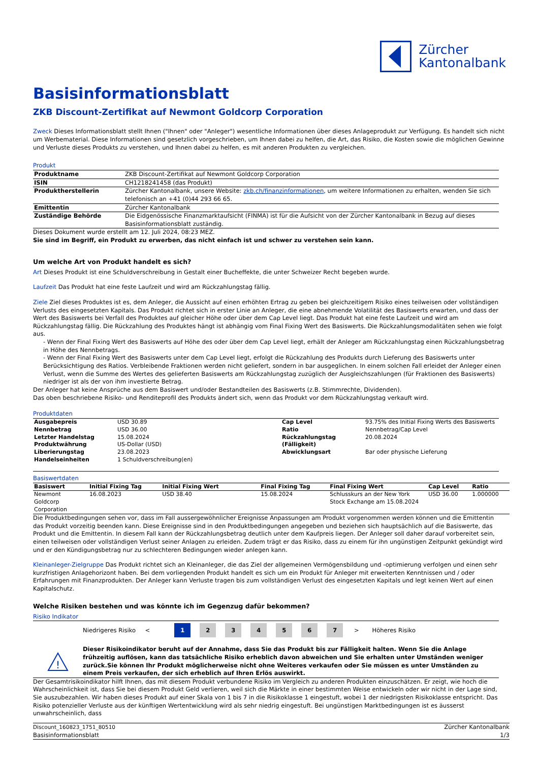Zürcher
Kantonalbank
Basisinformationsblatt
ZKB Discount-Zertifikat auf Newmont Goldcorp Corporation
Zweck Dieses Informationsblatt stellt Ihnen ("Ihnen" oder "Anleger") wesentliche Informationen über dieses Anlageprodukt zur Verfügung. Es handelt sich nicht um Werbematerial. Diese Informationen sind gesetzlich vorgeschrieben, um Ihnen dabei zu helfen, die Art, das Risiko, die Kosten sowie die möglichen Gewinne und Verluste dieses Produkts zu verstehen, und Ihnen dabei zu helfen, es mit anderen Produkten zu vergleichen.
Produkt
| Produktname | ZKB Discount-Zertifikat auf Newmont Goldcorp Corporation |
| ISIN | CH1218241458 (das Produkt) |
| Produktherstellerin | Zürcher Kantonalbank, unsere Website: zkb.ch/finanzinformationen , um weitere Informationen zu erhalten, wenden Sie sich telefonisch an +41 (0)44 293 66 65. |
| Emittentin | Zürcher Kantonalbank |
| Zuständige Behörde | Die Eidgenössische Finanzmarktaufsicht (FINMA) ist für die Aufsicht von der Zürcher Kantonalbank in Bezug auf dieses Basisinformationsblatt zuständig. |
Dieses Dokument wurde erstellt am 12. Juli 2024, 08:23 MEZ.
Sie sind im Begriff, ein Produkt zu erwerben, das nicht einfach ist und schwer zu verstehen sein kann.
Um welche Art von Produkt handelt es sich?
Art Dieses Produkt ist eine Schuldverschreibung in Gestalt einer Bucheffekte, die unter Schweizer Recht begeben wurde.
Laufzeit Das Produkt hat eine feste Laufzeit und wird am Rückzahlungstag fällig.
Ziele Ziel dieses Produktes ist es, dem Anleger, die Aussicht auf einen erhöhten Ertrag zu geben bei gleichzeitigem Risiko eines teilweisen oder vollständigen Verlusts des eingesetzten Kapitals. Das Produkt richtet sich in erster Linie an Anleger, die eine abnehmende Volatilität des Basiswerts erwarten, und dass der Wert des Basiswerts bei Verfall des Produktes auf gleicher Höhe oder über dem Cap Level liegt. Das Produkt hat eine feste Laufzeit und wird am Rückzahlungstag fällig. Die Rückzahlung des Produktes hängt ist abhängig vom Final Fixing Wert des Basiswerts. Die Rückzahlungsmodalitäten sehen wie folgt aus.
- Wenn der Final Fixing Wert des Basiswerts auf Höhe des oder über dem Cap Level liegt, erhält der Anleger am Rückzahlungstag einen Rückzahlungsbetrag in Höhe des Nennbetrags.
- Wenn der Final Fixing Wert des Basiswerts unter dem Cap Level liegt, erfolgt die Rückzahlung des Produkts durch Lieferung des Basiswerts unter Berücksichtigung des Ratios. Verbleibende Fraktionen werden nicht geliefert, sondern in bar ausgeglichen. In einem solchen Fall erleidet der Anleger einen Verlust, wenn die Summe des Wertes des gelieferten Basiswerts am Rückzahlungstag zuzüglich der Ausgleichszahlungen (für Fraktionen des Basiswerts) niedriger ist als der von ihm investierte Betrag.
Der Anleger hat keine Ansprüche aus dem Basiswert und/oder Bestandteilen des Basiswerts (z.B. Stimmrechte, Dividenden).
Das oben beschriebene Risiko- und Renditeprofil des Produkts ändert sich, wenn das Produkt vor dem Rückzahlungstag verkauft wird.
Produktdaten
| Ausgabepreis | USD 30.89 | Cap Level | 93.75% des Initial Fixing Werts des Basiswerts |
| Nennbetrag | USD 36.00 | Ratio | Nennbetrag/Cap Level |
| Letzter Handelstag | 15.08.2024 | Rückzahlungstag | 20.08.2024 |
| Produktwährung | US-Dollar (USD) | (Fälligkeit) | |
| Liberierungstag | 23.08.2023 | Abwicklungsart | Bar oder physische Lieferung |
| Handelseinheiten | 1 Schuldverschreibung(en) | | |
Basiswertdaten
| Basiswert | Initial Fixing Tag | Initial Fixing Wert | Final Fixing Tag | Final Fixing Wert | Cap Level | Ratio |
| --- | --- | --- | --- | --- | --- | --- |
| Newmont Goldcorp Corporation | 16.08.2023 | USD 38.40 | 15.08.2024 | Schlusskurs an der New York Stock Exchange am 15.08.2024 | USD 36.00 | 1.000000 |
Die Produktbedingungen sehen vor, dass im Fall aussergewöhnlicher Ereignisse Anpassungen am Produkt vorgenommen werden können und die Emittentin das Produkt vorzeitig beenden kann. Diese Ereignisse sind in den Produktbedingungen angegeben und beziehen sich hauptsächlich auf die Basiswerte, das Produkt und die Emittentin. In diesem Fall kann der Rückzahlungsbetrag deutlich unter dem Kaufpreis liegen. Der Anleger soll daher darauf vorbereitet sein, einen teilweisen oder vollständigen Verlust seiner Anlagen zu erleiden. Zudem trägt er das Risiko, dass zu einem für ihn ungünstigen Zeitpunkt gekündigt wird und er den Kündigungsbetrag nur zu schlechteren Bedingungen wieder anlegen kann.
Kleinanleger-Zielgruppe Das Produkt richtet sich an Kleinanleger, die das Ziel der allgemeinen Vermögensbildung und -optimierung verfolgen und einen sehr kurzfristigen Anlagehorizont haben. Bei dem vorliegenden Produkt handelt es sich um ein Produkt für Anleger mit erweiterten Kenntnissen und / oder Erfahrungen mit Finanzprodukten. Der Anleger kann Verluste tragen bis zum vollständigen Verlust des eingesetzten Kapitals und legt keinen Wert auf einen Kapitalschutz.
Welche Risiken bestehen und was könnte ich im Gegenzug dafür bekommen?
Risiko Indikator
Niedrigeres Risiko < 1234567 > Höheres Risiko
!
Dieser Risikoindikator beruht auf der Annahme, dass Sie das Produkt bis zur Fälligkeit halten. Wenn Sie die Anlage frühzeitig auflösen, kann das tatsächliche Risiko erheblich davon abweichen und Sie erhalten unter Umständen weniger zurück.Sie können Ihr Produkt möglicherweise nicht ohne Weiteres verkaufen oder Sie müssen es unter Umständen zu einem Preis verkaufen, der sich erheblich auf Ihren Erlös auswirkt.
Der Gesamtrisikoindikator hilft Ihnen, das mit diesem Produkt verbundene Risiko im Vergleich zu anderen Produkten einzuschätzen. Er zeigt, wie hoch die Wahrscheinlichkeit ist, dass Sie bei diesem Produkt Geld verlieren, weil sich die Märkte in einer bestimmten Weise entwickeln oder wir nicht in der Lage sind, Sie auszubezahlen. Wir haben dieses Produkt auf einer Skala von 1 bis 7 in die Risikoklasse 1 eingestuft, wobei 1 der niedrigsten Risikoklasse entspricht. Das Risiko potenzieller Verluste aus der künftigen Wertentwicklung wird als sehr niedrig eingestuft. Bei ungünstigen Marktbedingungen ist es äusserst unwahrscheinlich, dass
Discount_160823_1751_80510
Basisinformationsblatt
Zürcher Kantonalbank
1/3